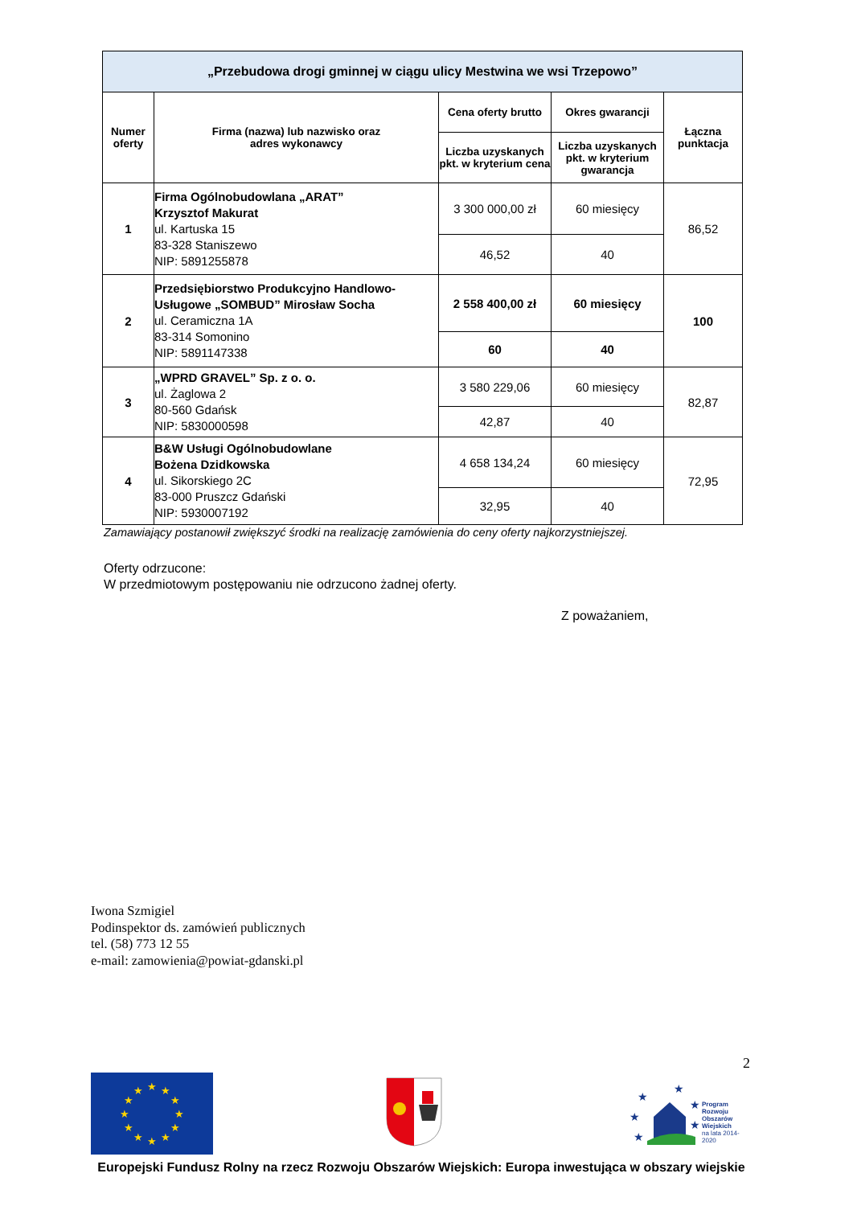| „Przebudowa drogi gminnej w ciągu ulicy Mestwina we wsi Trzepowo” | | | | |
| --- | --- | --- | --- | --- |
| Numer oferty | Firma (nazwa) lub nazwisko oraz adres wykonawcy | Cena oferty brutto | Okres gwarancji | Łączna punktacja |
| | | Liczba uzyskanych pkt. w kryterium cena | Liczba uzyskanych pkt. w kryterium gwarancja | |
| 1 | Firma Ogólnobudowlana „ARAT” Krzysztof Makurat ul. Kartuska 15 83-328 Staniszewo NIP: 5891255878 | 3 300 000,00 zł | 60 miesięcy | 86,52 |
| | | 46,52 | 40 | |
| 2 | Przedsiębiorstwo Produkcyjno Handlowo-Usługowe „SOMBUD” Mirosław Socha ul. Ceramiczna 1A 83-314 Somonino NIP: 5891147338 | 2 558 400,00 zł | 60 miesięcy | 100 |
| | | 60 | 40 | |
| 3 | „WPRD GRAVEL” Sp. z o. o. ul. Żaglowa 2 80-560 Gdańsk NIP: 5830000598 | 3 580 229,06 | 60 miesięcy | 82,87 |
| | | 42,87 | 40 | |
| 4 | B&W Usługi Ogólnobudowlane Bożena Dzidkowska ul. Sikorskiego 2C 83-000 Pruszcz Gdański NIP: 5930007192 | 4 658 134,24 | 60 miesięcy | 72,95 |
| | | 32,95 | 40 | |
Zamawiający postanowił zwiększyć środki na realizację zamówienia do ceny oferty najkorzystniejszej.
Oferty odrzucone:
W przedmiotowym postępowaniu nie odrzucono żadnej oferty.
Z poważaniem,
Iwona Szmigiel
Podinspektor ds. zamówień publicznych
tel. (58) 773 12 55
e-mail: zamowienia@powiat-gdanski.pl
2
★
★
★
★
★
★
★
★
★
★
★
★
★
★
★
★
★
★
Program
Rozwoju
Obszarów
Wiejskich
na lata 2014-2020
Europejski Fundusz Rolny na rzecz Rozwoju Obszarów Wiejskich: Europa inwestująca w obszary wiejskie